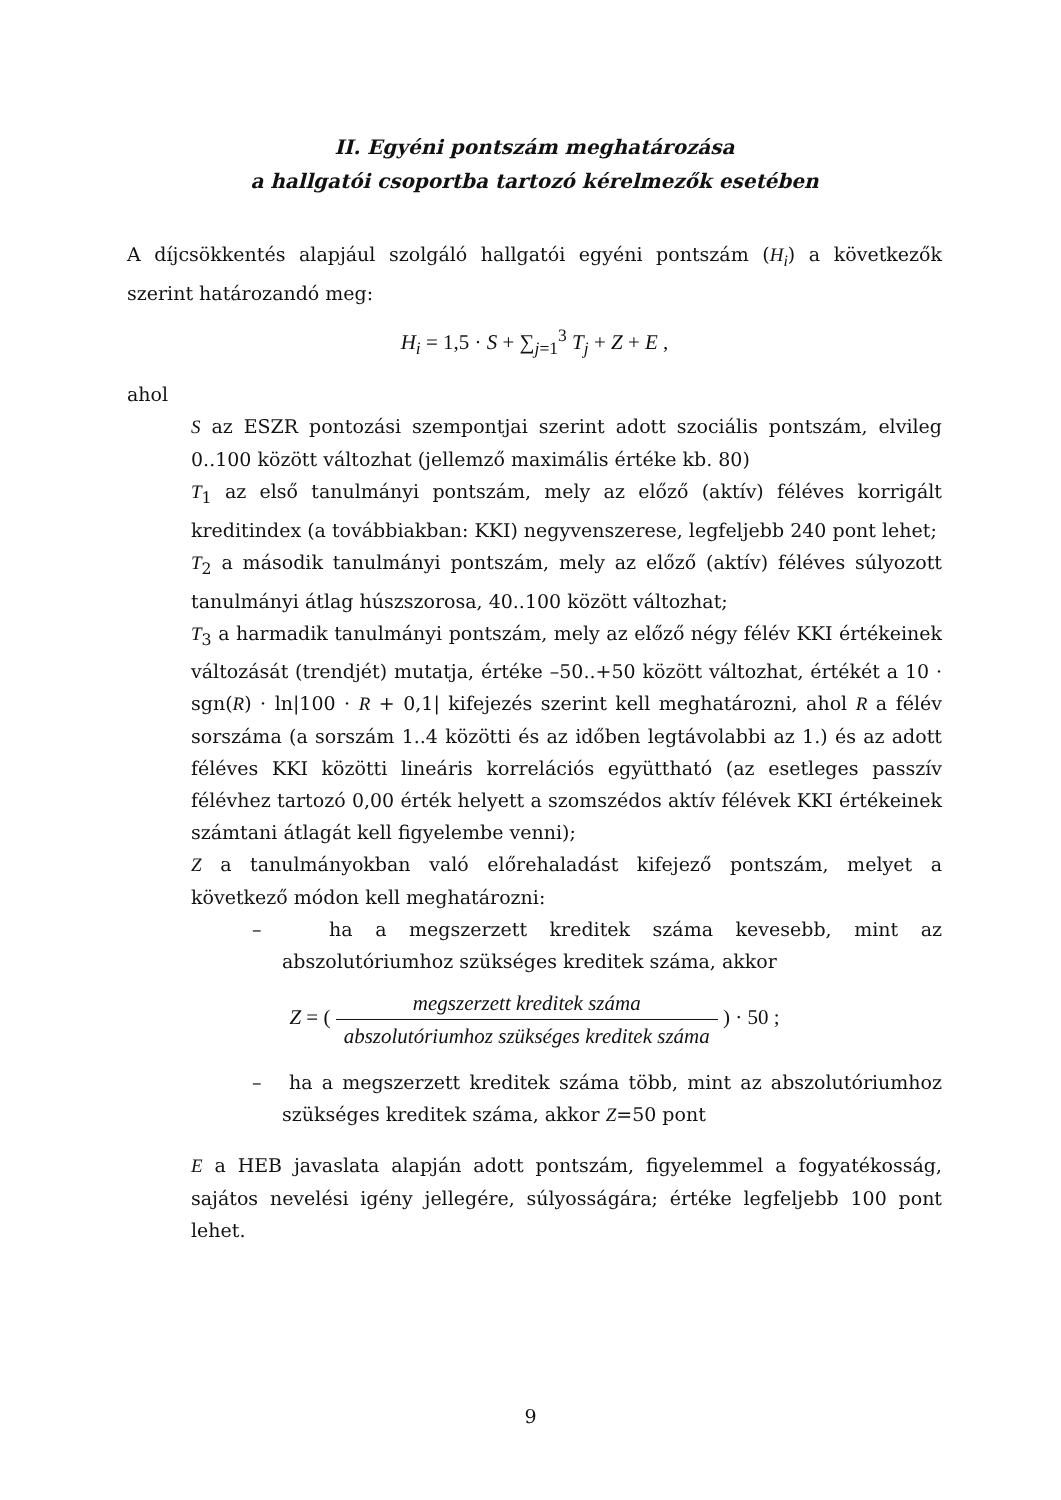II. Egyéni pontszám meghatározása
a hallgatói csoportba tartozó kérelmezők esetében
A díjcsökkentés alapjául szolgáló hallgatói egyéni pontszám (H<sub>i</sub>) a következők szerint határozandó meg:
H<sub>i</sub> = 1,5 · S + ∑<sub>j=1</sub><sup>3</sup> T<sub>j</sub> + Z + E ,
ahol
S az ESZR pontozási szempontjai szerint adott szociális pontszám, elvileg 0..100 között változhat (jellemző maximális értéke kb. 80)
T<sub>1</sub> az első tanulmányi pontszám, mely az előző (aktív) féléves korrigált kreditindex (a továbbiakban: KKI) negyvenszerese, legfeljebb 240 pont lehet;
T<sub>2</sub> a második tanulmányi pontszám, mely az előző (aktív) féléves súlyozott tanulmányi átlag húszszorosa, 40..100 között változhat;
T<sub>3</sub> a harmadik tanulmányi pontszám, mely az előző négy félév KKI értékeinek változását (trendjét) mutatja, értéke –50..+50 között változhat, értékét a 10 · sgn(R) · ln|100 · R + 0,1| kifejezés szerint kell meghatározni, ahol R a félév sorszáma (a sorszám 1..4 közötti és az időben legtávolabbi az 1.) és az adott féléves KKI közötti lineáris korrelációs együttható (az esetleges passzív félévhez tartozó 0,00 érték helyett a szomszédos aktív félévek KKI értékeinek számtani átlagát kell figyelembe venni);
Z a tanulmányokban való előrehaladást kifejező pontszám, melyet a következő módon kell meghatározni:
– ha a megszerzett kreditek száma kevesebb, mint az abszolutóriumhoz szükséges kreditek száma, akkor
Z = ( megszerzett kreditek száma abszolutóriumhoz szükséges kreditek száma ) · 50 ;
– ha a megszerzett kreditek száma több, mint az abszolutóriumhoz szükséges kreditek száma, akkor Z=50 pont
E a HEB javaslata alapján adott pontszám, figyelemmel a fogyatékosság, sajátos nevelési igény jellegére, súlyosságára; értéke legfeljebb 100 pont lehet.
9